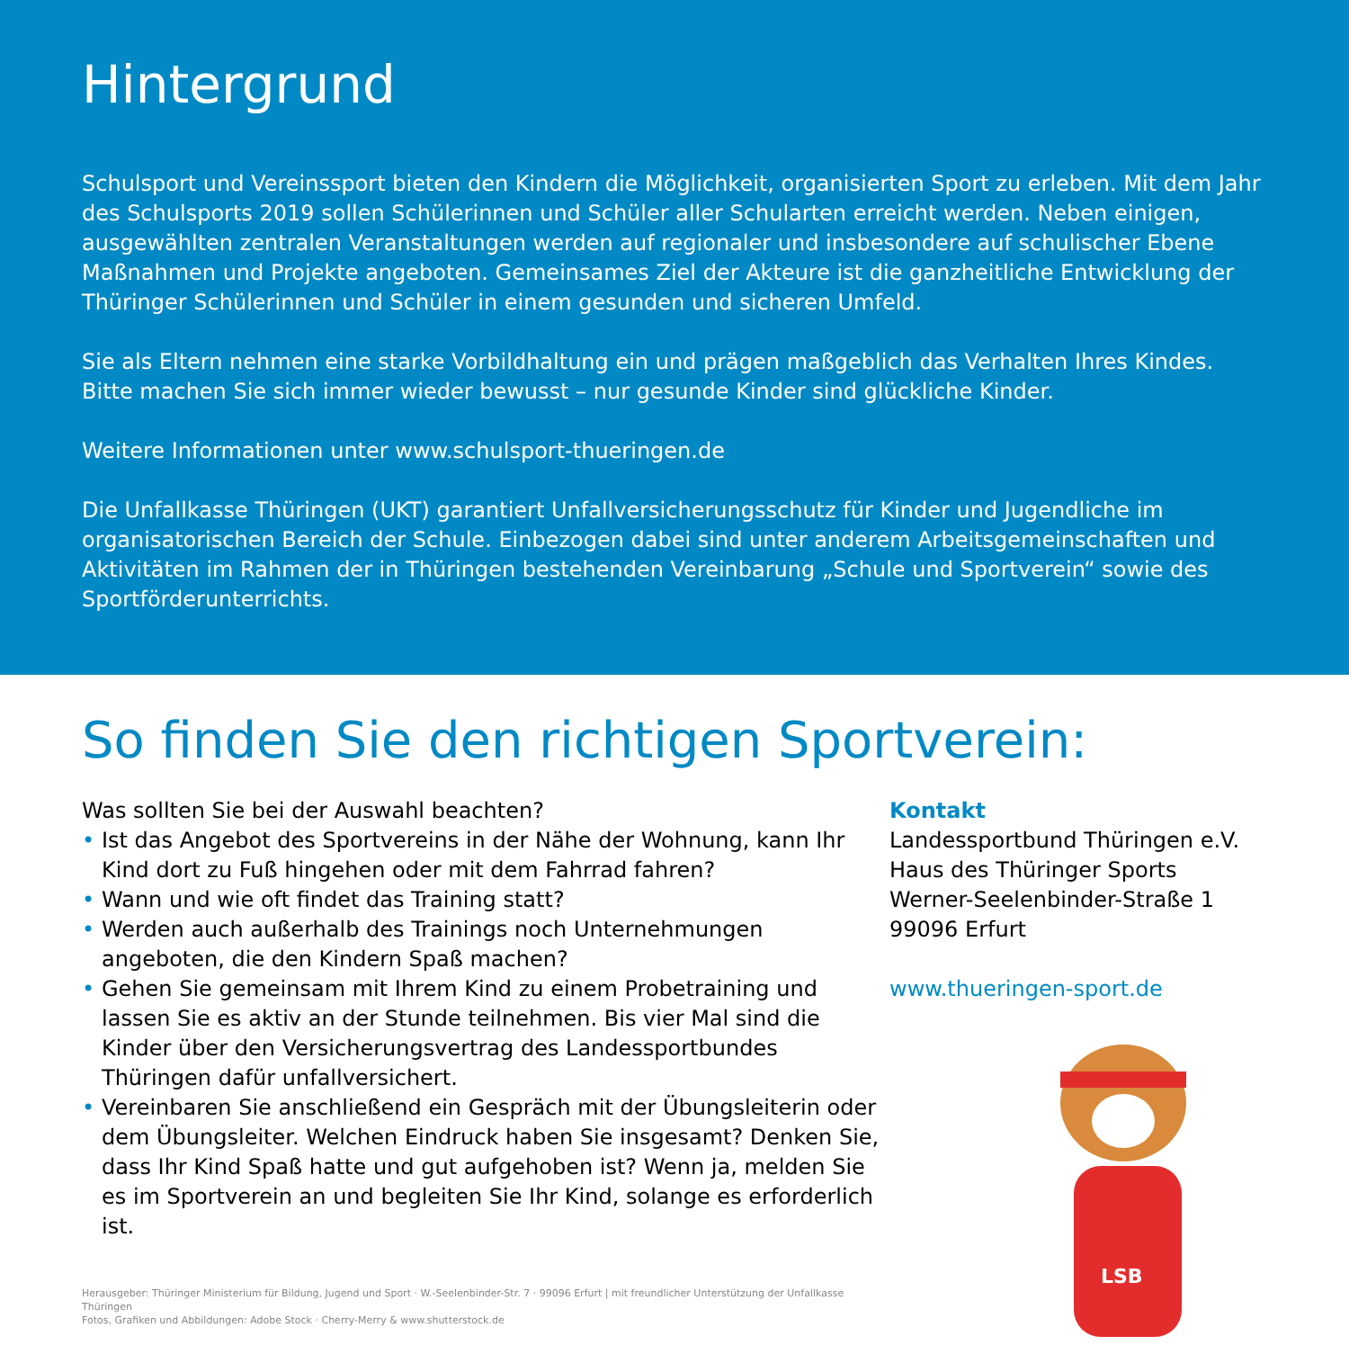Hintergrund
Schulsport und Vereinssport bieten den Kindern die Möglichkeit, organisierten Sport zu erleben. Mit dem Jahr des Schulsports 2019 sollen Schülerinnen und Schüler aller Schularten erreicht werden. Neben einigen, ausgewählten zentralen Veranstaltungen werden auf regionaler und insbesondere auf schulischer Ebene Maßnahmen und Projekte angeboten. Gemeinsames Ziel der Akteure ist die ganzheitliche Entwicklung der Thüringer Schülerinnen und Schüler in einem gesunden und sicheren Umfeld.
Sie als Eltern nehmen eine starke Vorbildhaltung ein und prägen maßgeblich das Verhalten Ihres Kindes. Bitte machen Sie sich immer wieder bewusst – nur gesunde Kinder sind glückliche Kinder.
Weitere Informationen unter www.schulsport-thueringen.de
Die Unfallkasse Thüringen (UKT) garantiert Unfallversicherungsschutz für Kinder und Jugendliche im organisatorischen Bereich der Schule. Einbezogen dabei sind unter anderem Arbeitsgemeinschaften und Aktivitäten im Rahmen der in Thüringen bestehenden Vereinbarung „Schule und Sportverein“ sowie des Sportförderunterrichts.
So finden Sie den richtigen Sportverein:
Was sollten Sie bei der Auswahl beachten?
• Ist das Angebot des Sportvereins in der Nähe der Wohnung, kann Ihr Kind dort zu Fuß hingehen oder mit dem Fahrrad fahren?
• Wann und wie oft findet das Training statt?
• Werden auch außerhalb des Trainings noch Unternehmungen angeboten, die den Kindern Spaß machen?
• Gehen Sie gemeinsam mit Ihrem Kind zu einem Probetraining und lassen Sie es aktiv an der Stunde teilnehmen. Bis vier Mal sind die Kinder über den Versicherungsvertrag des Landessportbundes Thüringen dafür unfallversichert.
• Vereinbaren Sie anschließend ein Gespräch mit der Übungsleiterin oder dem Übungsleiter. Welchen Eindruck haben Sie insgesamt? Denken Sie, dass Ihr Kind Spaß hatte und gut aufgehoben ist? Wenn ja, melden Sie es im Sportverein an und begleiten Sie Ihr Kind, solange es erforderlich ist.
Herausgeber: Thüringer Ministerium für Bildung, Jugend und Sport · W.-Seelenbinder-Str. 7 · 99096 Erfurt | mit freundlicher Unterstützung der Unfallkasse Thüringen
Fotos, Grafiken und Abbildungen: Adobe Stock · Cherry-Merry & www.shutterstock.de
Kontakt
Landessportbund Thüringen e.V.
Haus des Thüringer Sports
Werner-Seelenbinder-Straße 1
99096 Erfurt
www.thueringen-sport.de
LSB